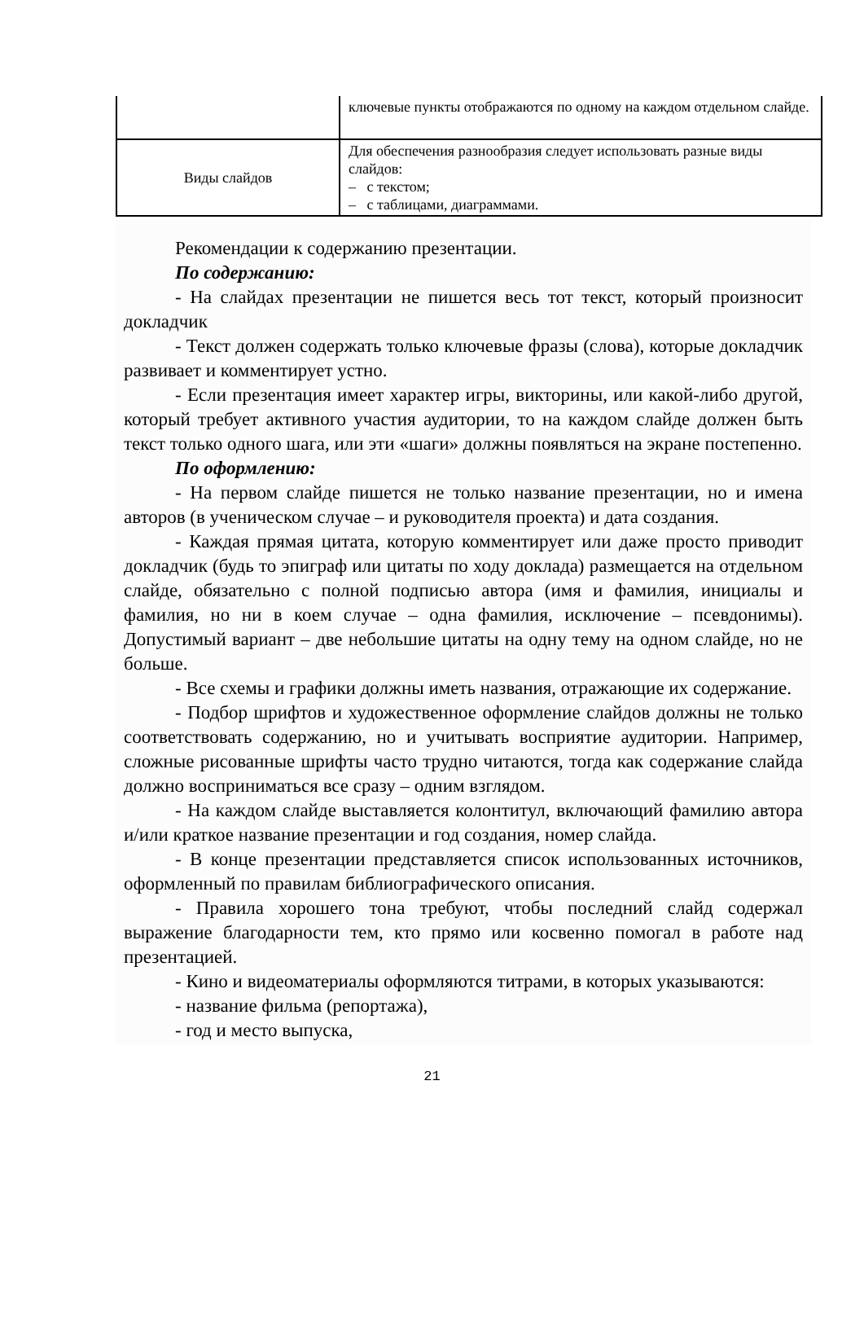| | ключевые пункты отображаются по одному на каждом отдельном слайде. |
| Виды слайдов | Для обеспечения разнообразия следует использовать разные виды слайдов: – с текстом; – с таблицами, диаграммами. |
Рекомендации к содержанию презентации.
По содержанию:
- На слайдах презентации не пишется весь тот текст, который произносит докладчик
- Текст должен содержать только ключевые фразы (слова), которые докладчик развивает и комментирует устно.
- Если презентация имеет характер игры, викторины, или какой-либо другой, который требует активного участия аудитории, то на каждом слайде должен быть текст только одного шага, или эти «шаги» должны появляться на экране постепенно.
По оформлению:
- На первом слайде пишется не только название презентации, но и имена авторов (в ученическом случае – и руководителя проекта) и дата создания.
- Каждая прямая цитата, которую комментирует или даже просто приводит докладчик (будь то эпиграф или цитаты по ходу доклада) размещается на отдельном слайде, обязательно с полной подписью автора (имя и фамилия, инициалы и фамилия, но ни в коем случае – одна фамилия, исключение – псевдонимы). Допустимый вариант – две небольшие цитаты на одну тему на одном слайде, но не больше.
- Все схемы и графики должны иметь названия, отражающие их содержание.
- Подбор шрифтов и художественное оформление слайдов должны не только соответствовать содержанию, но и учитывать восприятие аудитории. Например, сложные рисованные шрифты часто трудно читаются, тогда как содержание слайда должно восприниматься все сразу – одним взглядом.
- На каждом слайде выставляется колонтитул, включающий фамилию автора и/или краткое название презентации и год создания, номер слайда.
- В конце презентации представляется список использованных источников, оформленный по правилам библиографического описания.
- Правила хорошего тона требуют, чтобы последний слайд содержал выражение благодарности тем, кто прямо или косвенно помогал в работе над презентацией.
- Кино и видеоматериалы оформляются титрами, в которых указываются:
- название фильма (репортажа),
- год и место выпуска,
21